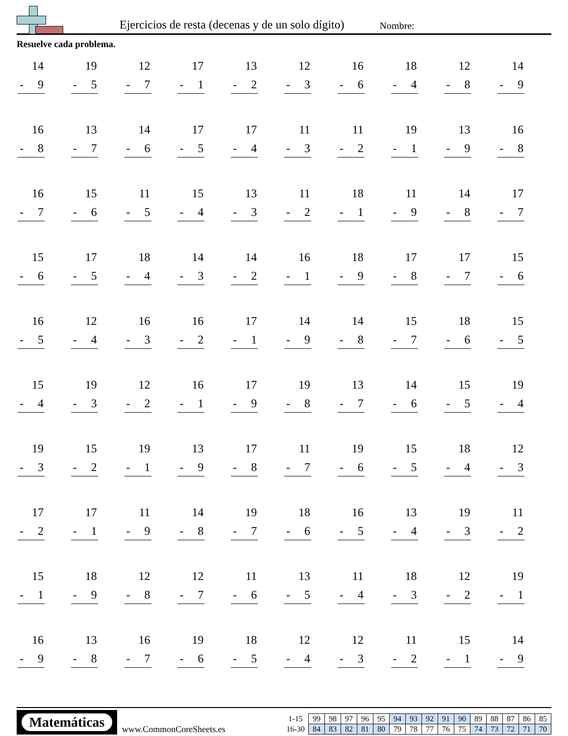Ejercicios de resta (decenas y de un solo dígito)
Nombre:
Resuelve cada problema.
| 14 - 9 | 19 - 5 | 12 - 7 | 17 - 1 | 13 - 2 | 12 - 3 | 16 - 6 | 18 - 4 | 12 - 8 | 14 - 9 |
| 16 - 8 | 13 - 7 | 14 - 6 | 17 - 5 | 17 - 4 | 11 - 3 | 11 - 2 | 19 - 1 | 13 - 9 | 16 - 8 |
| 16 - 7 | 15 - 6 | 11 - 5 | 15 - 4 | 13 - 3 | 11 - 2 | 18 - 1 | 11 - 9 | 14 - 8 | 17 - 7 |
| 15 - 6 | 17 - 5 | 18 - 4 | 14 - 3 | 14 - 2 | 16 - 1 | 18 - 9 | 17 - 8 | 17 - 7 | 15 - 6 |
| 16 - 5 | 12 - 4 | 16 - 3 | 16 - 2 | 17 - 1 | 14 - 9 | 14 - 8 | 15 - 7 | 18 - 6 | 15 - 5 |
| 15 - 4 | 19 - 3 | 12 - 2 | 16 - 1 | 17 - 9 | 19 - 8 | 13 - 7 | 14 - 6 | 15 - 5 | 19 - 4 |
| 19 - 3 | 15 - 2 | 19 - 1 | 13 - 9 | 17 - 8 | 11 - 7 | 19 - 6 | 15 - 5 | 18 - 4 | 12 - 3 |
| 17 - 2 | 17 - 1 | 11 - 9 | 14 - 8 | 19 - 7 | 18 - 6 | 16 - 5 | 13 - 4 | 19 - 3 | 11 - 2 |
| 15 - 1 | 18 - 9 | 12 - 8 | 12 - 7 | 11 - 6 | 13 - 5 | 11 - 4 | 18 - 3 | 12 - 2 | 19 - 1 |
| 16 - 9 | 13 - 8 | 16 - 7 | 19 - 6 | 18 - 5 | 12 - 4 | 12 - 3 | 11 - 2 | 15 - 1 | 14 - 9 |
Matemáticas
www.CommonCoreSheets.es
| 1-15 | 99 | 98 | 97 | 96 | 95 | 94 | 93 | 92 | 91 | 90 | 89 | 88 | 87 | 86 | 85 |
| 16-30 | 84 | 83 | 82 | 81 | 80 | 79 | 78 | 77 | 76 | 75 | 74 | 73 | 72 | 71 | 70 |